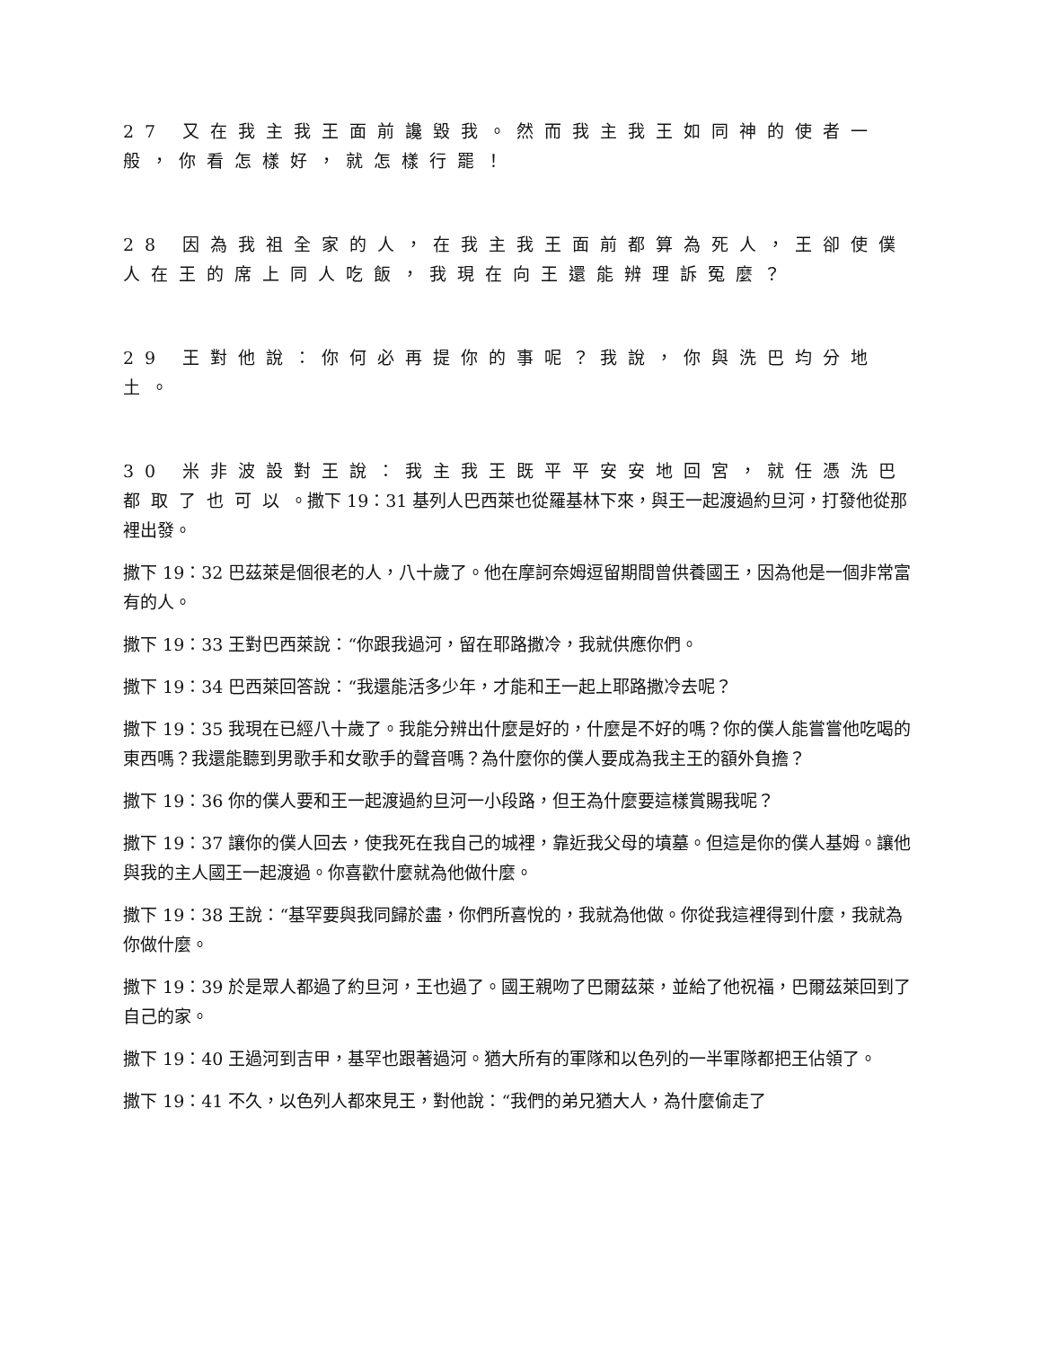27 又在我主我王面前讒毀我。然而我主我王如同神的使者一般，你看怎樣好，就怎樣行罷！
28 因為我祖全家的人，在我主我王面前都算為死人，王卻使僕人在王的席上同人吃飯，我現在向王還能辨理訴冤麼？
29 王對他說：你何必再提你的事呢？我說，你與洗巴均分地土。
30 米非波設對王說：我主我王既平平安安地回宮，就任憑洗巴都取了也可以。撒下 19：31 基列人巴西萊也從羅基林下來，與王一起渡過約旦河，打發他從那裡出發。
撒下 19：32 巴茲萊是個很老的人，八十歲了。他在摩訶奈姆逗留期間曾供養國王，因為他是一個非常富有的人。
撒下 19：33 王對巴西萊說：“你跟我過河，留在耶路撒冷，我就供應你們。
撒下 19：34 巴西萊回答說：“我還能活多少年，才能和王一起上耶路撒冷去呢？
撒下 19：35 我現在已經八十歲了。我能分辨出什麼是好的，什麼是不好的嗎？你的僕人能嘗嘗他吃喝的東西嗎？我還能聽到男歌手和女歌手的聲音嗎？為什麼你的僕人要成為我主王的額外負擔？
撒下 19：36 你的僕人要和王一起渡過約旦河一小段路，但王為什麼要這樣賞賜我呢？
撒下 19：37 讓你的僕人回去，使我死在我自己的城裡，靠近我父母的墳墓。但這是你的僕人基姆。讓他與我的主人國王一起渡過。你喜歡什麼就為他做什麼。
撒下 19：38 王說：“基罕要與我同歸於盡，你們所喜悅的，我就為他做。你從我這裡得到什麼，我就為你做什麼。
撒下 19：39 於是眾人都過了約旦河，王也過了。國王親吻了巴爾茲萊，並給了他祝福，巴爾茲萊回到了自己的家。
撒下 19：40 王過河到吉甲，基罕也跟著過河。猶大所有的軍隊和以色列的一半軍隊都把王佔領了。
撒下 19：41 不久，以色列人都來見王，對他說：“我們的弟兄猶大人，為什麼偷走了